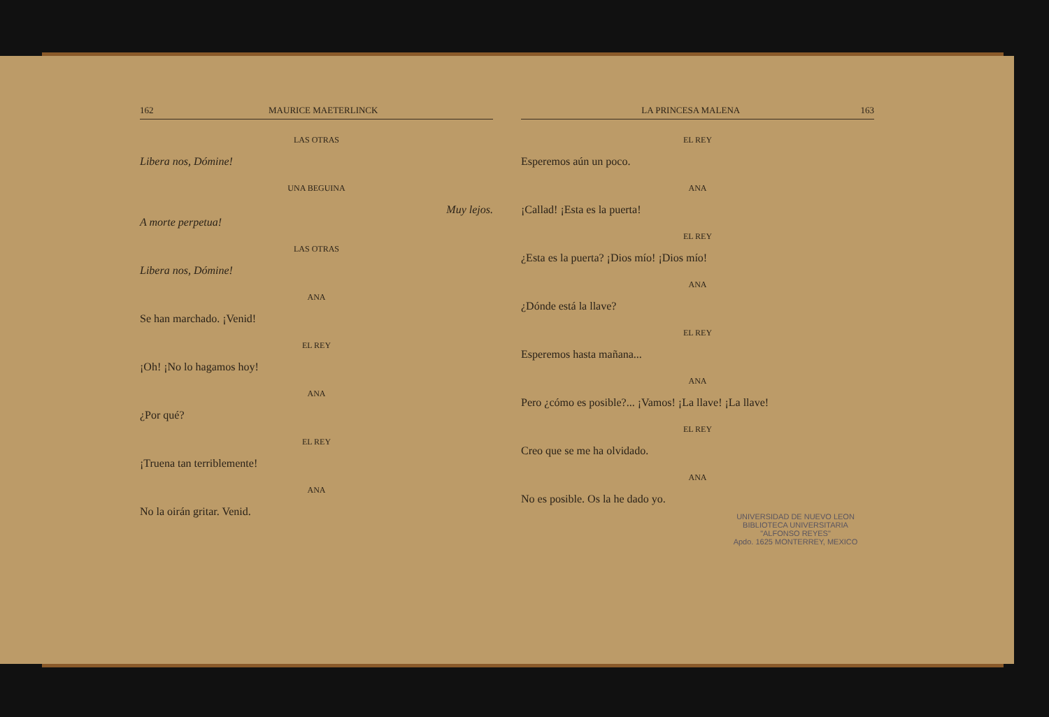162 MAURICE MAETERLINCK
LAS OTRAS
Libera nos, Dómine!
UNA BEGUINA
Muy lejos.
A morte perpetua!
LAS OTRAS
Libera nos, Dómine!
ANA
Se han marchado. ¡Venid!
EL REY
¡Oh! ¡No lo hagamos hoy!
ANA
¿Por qué?
EL REY
¡Truena tan terriblemente!
ANA
No la oirán gritar. Venid.
LA PRINCESA MALENA 163
EL REY
Esperemos aún un poco.
ANA
¡Callad! ¡Esta es la puerta!
EL REY
¿Esta es la puerta? ¡Dios mío! ¡Dios mío!
ANA
¿Dónde está la llave?
EL REY
Esperemos hasta mañana...
ANA
Pero ¿cómo es posible?... ¡Vamos! ¡La llave! ¡La llave!
EL REY
Creo que se me ha olvidado.
ANA
No es posible. Os la he dado yo.
UNIVERSIDAD DE NUEVO LEON
BIBLIOTECA UNIVERSITARIA
"ALFONSO REYES"
Apdo. 1625 MONTERREY, MEXICO